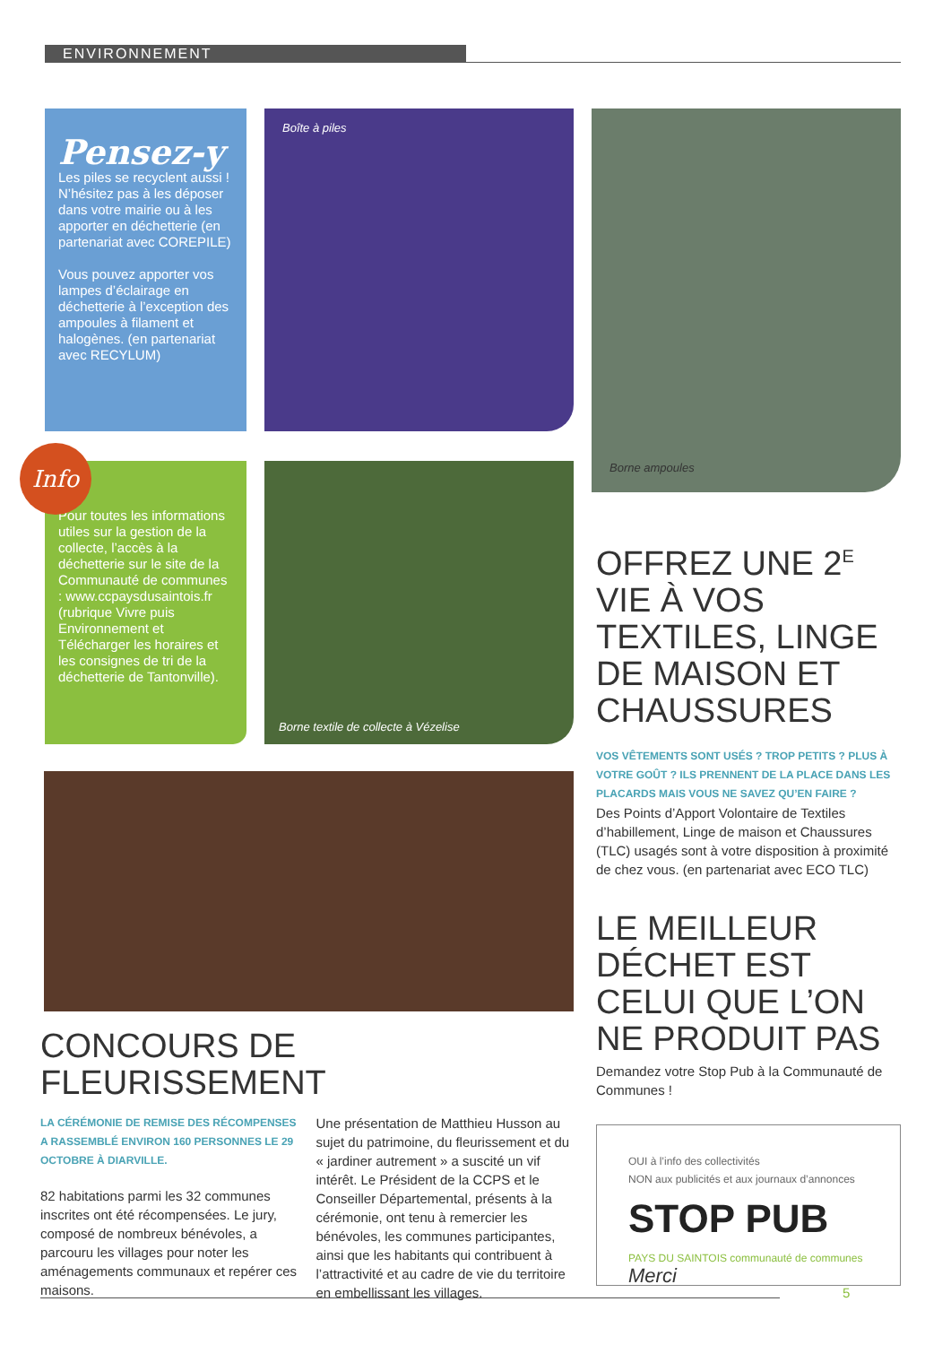ENVIRONNEMENT
Pensez-y
Les piles se recyclent aussi ! N’hésitez pas à les déposer dans votre mairie ou à les apporter en déchetterie (en partenariat avec COREPILE)
Vous pouvez apporter vos lampes d’éclairage en déchetterie à l’exception des ampoules à filament et halogènes. (en partenariat avec RECYLUM)
Boîte à piles
Borne ampoules
Info
Pour toutes les informations utiles sur la gestion de la collecte, l’accès à la déchetterie sur le site de la Communauté de communes : www.ccpaysdusaintois.fr (rubrique Vivre puis Environnement et Télécharger les horaires et les consignes de tri de la déchetterie de Tantonville).
Borne textile de collecte à Vézelise
CONCOURS DE FLEURISSEMENT
LA CÉRÉMONIE DE REMISE DES RÉCOMPENSES A RASSEMBLÉ ENVIRON 160 PERSONNES LE 29 OCTOBRE À DIARVILLE.
82 habitations parmi les 32 communes inscrites ont été récompensées. Le jury, composé de nombreux bénévoles, a parcouru les villages pour noter les aménagements communaux et repérer ces maisons.
Une présentation de Matthieu Husson au sujet du patrimoine, du fleurissement et du « jardiner autrement » a suscité un vif intérêt. Le Président de la CCPS et le Conseiller Départemental, présents à la cérémonie, ont tenu à remercier les bénévoles, les communes participantes, ainsi que les habitants qui contribuent à l’attractivité et au cadre de vie du territoire en embellissant les villages.
OFFREZ UNE 2<sup>E</sup> VIE À VOS TEXTILES, LINGE DE MAISON ET CHAUSSURES
VOS VÊTEMENTS SONT USÉS ? TROP PETITS ? PLUS À VOTRE GOÛT ? ILS PRENNENT DE LA PLACE DANS LES PLACARDS MAIS VOUS NE SAVEZ QU’EN FAIRE ?
Des Points d’Apport Volontaire de Textiles d’habillement, Linge de maison et Chaussures (TLC) usagés sont à votre disposition à proximité de chez vous. (en partenariat avec ECO TLC)
LE MEILLEUR DÉCHET EST CELUI QUE L’ON NE PRODUIT PAS
Demandez votre Stop Pub à la Communauté de Communes !
OUI à l’info des collectivités
NON aux publicités et aux journaux d’annonces
STOP PUB
PAYS DU SAINTOIS communauté de communes Merci
5